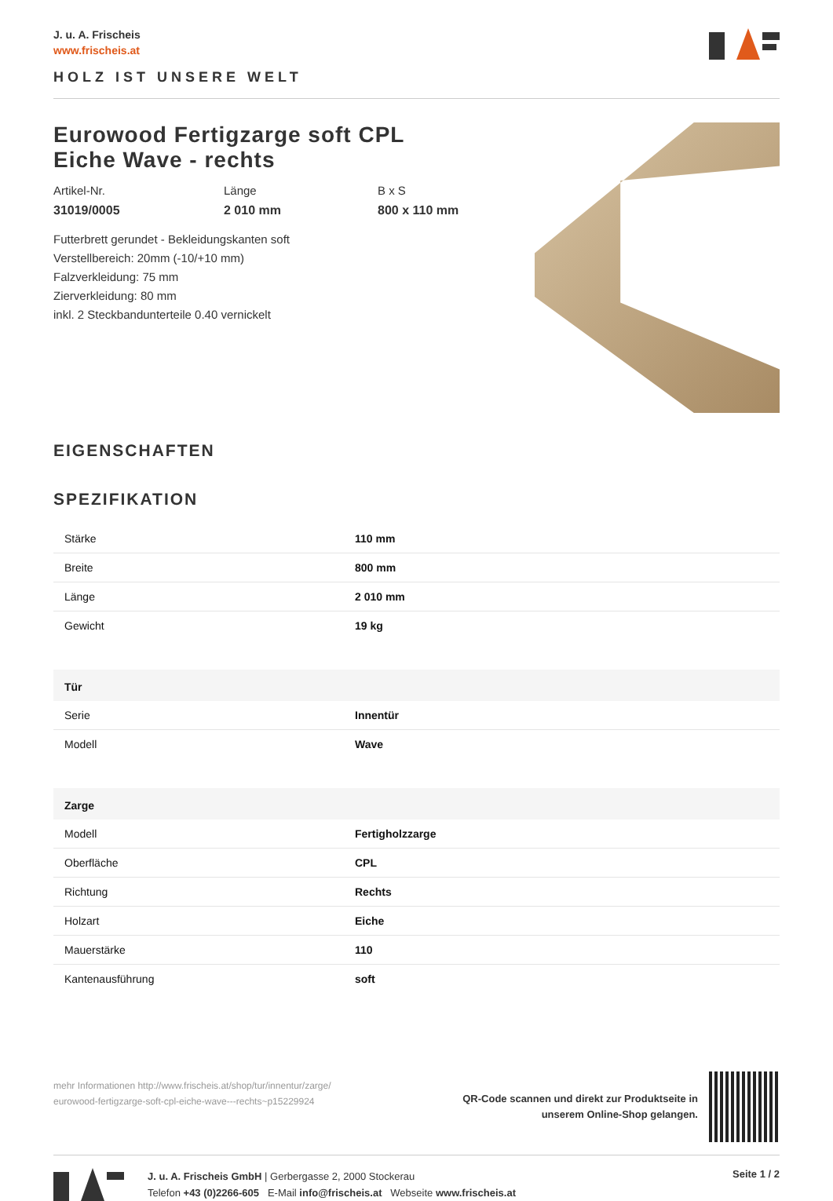J. u. A. Frischeis
www.frischeis.at
HOLZ IST UNSERE WELT
Eurowood Fertigzarge soft CPL
Eiche Wave - rechts
Artikel-Nr.
31019/0005
Länge
2 010 mm
B x S
800 x 110 mm
Futterbrett gerundet - Bekleidungskanten soft
Verstellbereich: 20mm (-10/+10 mm)
Falzverkleidung: 75 mm
Zierverkleidung: 80 mm
inkl. 2 Steckbandunterteile 0.40 vernickelt
EIGENSCHAFTEN
SPEZIFIKATION
| Stärke | 110 mm |
| Breite | 800 mm |
| Länge | 2 010 mm |
| Gewicht | 19 kg |
| Tür | |
| Serie | Innentür |
| Modell | Wave |
| Zarge | |
| Modell | Fertigholzzarge |
| Oberfläche | CPL |
| Richtung | Rechts |
| Holzart | Eiche |
| Mauerstärke | 110 |
| Kantenausführung | soft |
mehr Informationen http://www.frischeis.at/shop/tur/innentur/zarge/
eurowood-fertigzarge-soft-cpl-eiche-wave---rechts~p15229924
QR-Code scannen und direkt zur Produktseite in
unserem Online-Shop gelangen.
J. u. A. Frischeis GmbH | Gerbergasse 2, 2000 Stockerau
Telefon +43 (0)2266-605 E-Mail info@frischeis.at Webseite www.frischeis.at
Seite 1 / 2